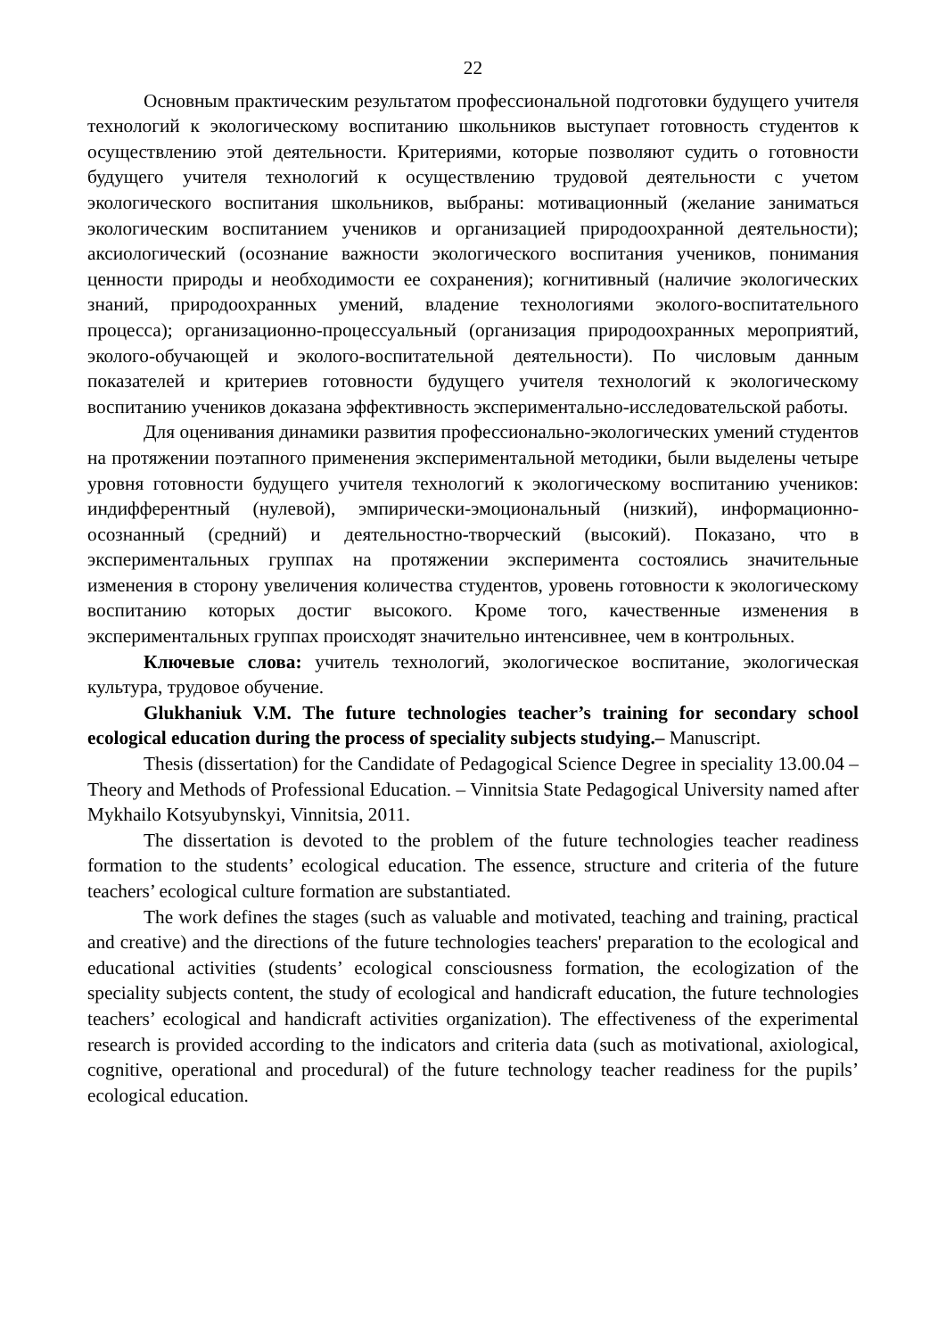22
Основным практическим результатом профессиональной подготовки будущего учителя технологий к экологическому воспитанию школьников выступает готовность студентов к осуществлению этой деятельности. Критериями, которые позволяют судить о готовности будущего учителя технологий к осуществлению трудовой деятельности с учетом экологического воспитания школьников, выбраны: мотивационный (желание заниматься экологическим воспитанием учеников и организацией природоохранной деятельности); аксиологический (осознание важности экологического воспитания учеников, понимания ценности природы и необходимости ее сохранения); когнитивный (наличие экологических знаний, природоохранных умений, владение технологиями эколого-воспитательного процесса); организационно-процессуаль­ный (организация природоохранных мероприятий, эколого-обучающей и эколого-воспитательной деятельности). По числовым данным показателей и критериев готовности будущего учителя технологий к экологическому воспитанию учеников доказана эффективность экспериментально-исследовательской работы.
Для оценивания динамики развития профессионально-экологических умений студентов на протяжении поэтапного применения экспериментальной методики, были выделены четыре уровня готовности будущего учителя технологий к экологическому воспитанию учеников: индифферентный (нулевой), эмпирически-эмоциональный (низкий), информационно-осознанный (средний) и деятельностно-творческий (высокий). Показано, что в экспериментальных группах на протяжении эксперимента состоялись значительные изменения в сторону увеличения количества студентов, уровень готовности к экологическому воспитанию которых достиг высокого. Кроме того, качественные изменения в экспериментальных группах происходят значительно интенсивнее, чем в контрольных.
Ключевые слова: учитель технологий, экологическое воспитание, экологическая культура, трудовое обучение.
Glukhaniuk V.M. The future technologies teacher’s training for secondary school ecological education during the process of speciality subjects studying.– Manuscript.
Thesis (dissertation) for the Candidate of Pedagogical Science Degree in speciality 13.00.04 – Theory and Methods of Professional Education. – Vinnitsia State Pedagogical University named after Mykhailo Kotsyubynskyi, Vinnitsia, 2011.
The dissertation is devoted to the problem of the future technologies teacher readiness formation to the students’ ecological education. The essence, structure and criteria of the future teachers’ ecological culture formation are substantiated.
The work defines the stages (such as valuable and motivated, teaching and training, practical and creative) and the directions of the future technologies teachers' preparation to the ecological and educational activities (students’ ecological consciousness formation, the ecologization of the speciality subjects content, the study of ecological and handicraft education, the future technologies teachers’ ecological and handicraft activities organization). The effectiveness of the experimental research is provided according to the indicators and criteria data (such as motivational, axiological, cognitive, operational and procedural) of the future technology teacher readiness for the pupils’ ecological education.